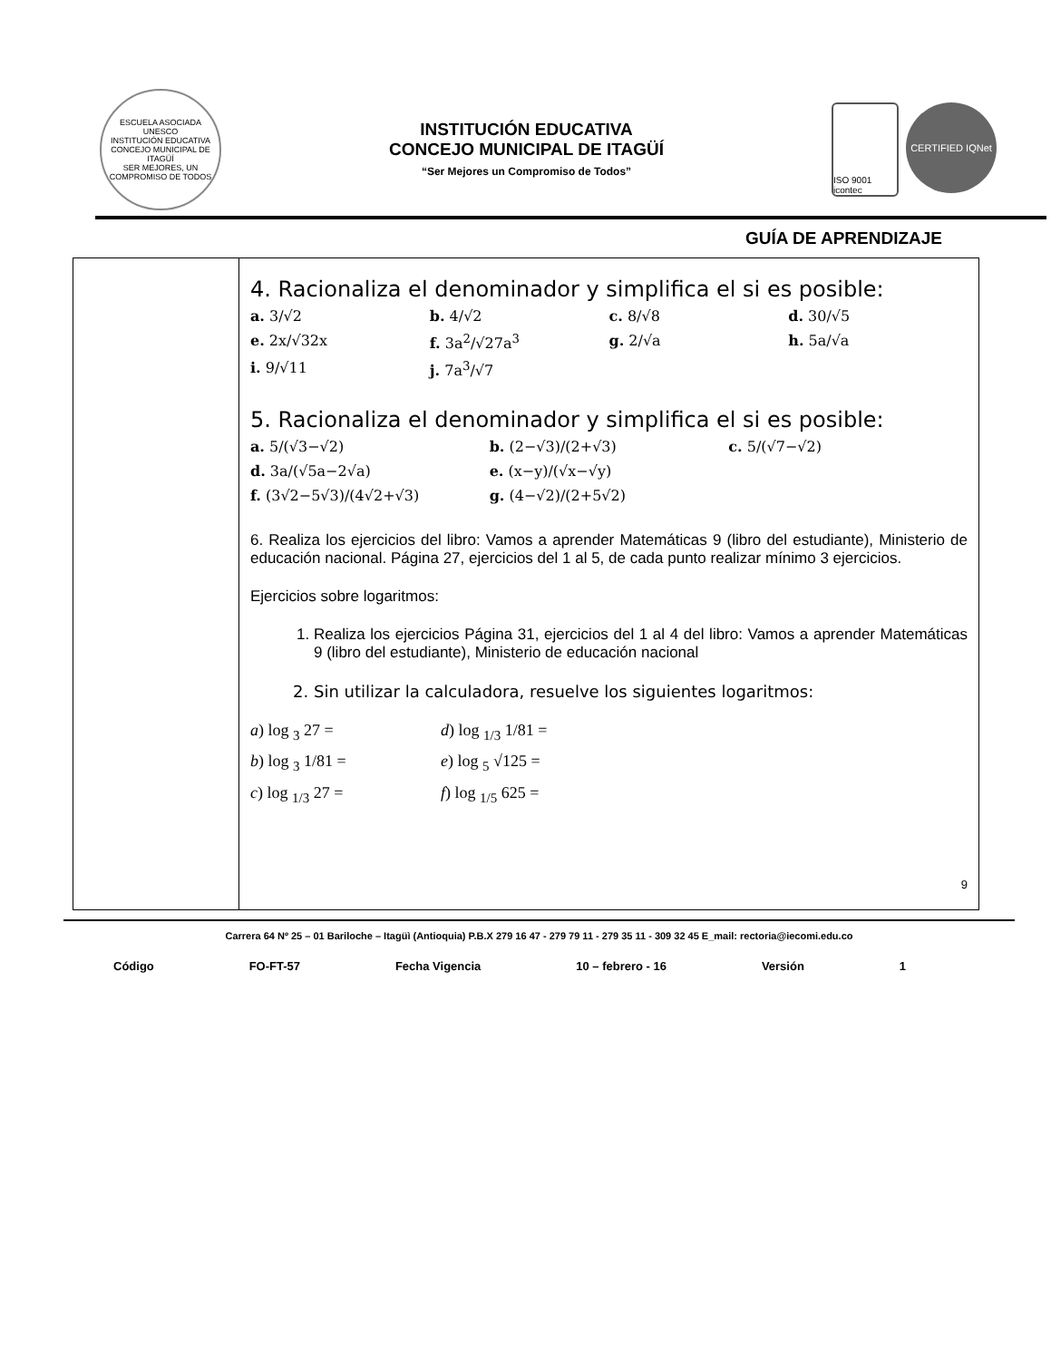ESCUELA ASOCIADA UNESCO
INSTITUCIÓN EDUCATIVA
CONCEJO MUNICIPAL DE ITAGÜÍ
SER MEJORES, UN COMPROMISO DE TODOS
INSTITUCIÓN EDUCATIVA
CONCEJO MUNICIPAL DE ITAGÜÍ
“Ser Mejores un Compromiso de Todos”
ISO 9001 icontec
CERTIFIED IQNet
GUÍA DE APRENDIZAJE
| | 4. Racionaliza el denominador y simplifica el si es posible: a. 3/√2 b. 4/√2 c. 8/√8 d. 30/√5 e. 2x/√32x f. 3a<sup>2</sup>/√27a<sup>3</sup> g. 2/√a h. 5a/√a i. 9/√11 j. 7a<sup>3</sup>/√7 5. Racionaliza el denominador y simplifica el si es posible: a. 5/(√3−√2) b. (2−√3)/(2+√3) c. 5/(√7−√2) d. 3a/(√5a−2√a) e. (x−y)/(√x−√y) f. (3√2−5√3)/(4√2+√3) g. (4−√2)/(2+5√2) 6. Realiza los ejercicios del libro: Vamos a aprender Matemáticas 9 (libro del estudiante), Ministerio de educación nacional. Página 27, ejercicios del 1 al 5, de cada punto realizar mínimo 3 ejercicios. Ejercicios sobre logaritmos: 1. Realiza los ejercicios Página 31, ejercicios del 1 al 4 del libro: Vamos a aprender Matemáticas 9 (libro del estudiante), Ministerio de educación nacional 2. Sin utilizar la calculadora, resuelve los siguientes logaritmos: a ) log <sub>3</sub> 27 = d ) log <sub>1/3</sub> 1/81 = b ) log <sub>3</sub> 1/81 = e ) log <sub>5</sub> √125 = c ) log <sub>1/3</sub> 27 = f ) log <sub>1/5</sub> 625 = 9 |
Carrera 64 Nº 25 – 01 Bariloche – Itagüì (Antioquia) P.B.X 279 16 47 - 279 79 11 - 279 35 11 - 309 32 45 E_mail: rectoria@iecomi.edu.co
Código FO-FT-57 Fecha Vigencia 10 – febrero - 16 Versión 1